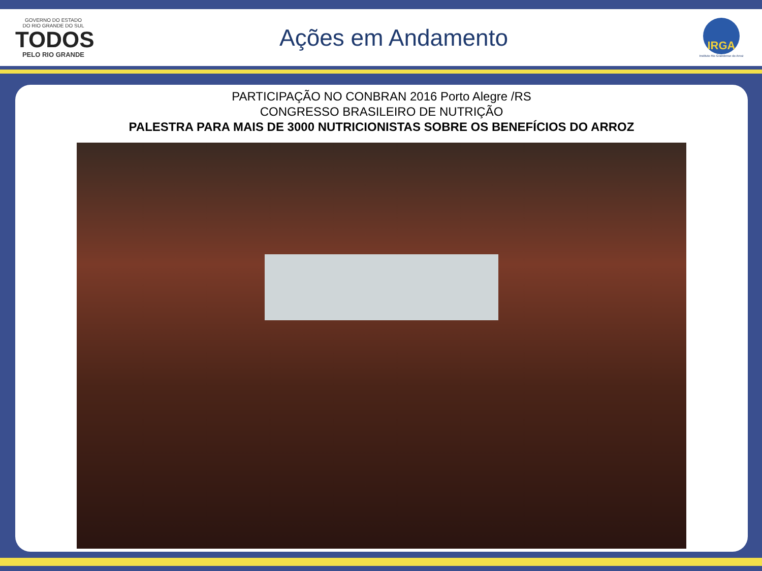GOVERNO DO ESTADO
DO RIO GRANDE DO SUL
TODOS
PELO RIO GRANDE
Ações em Andamento
IRGA
Instituto Rio Grandense do Arroz
PARTICIPAÇÃO NO CONBRAN 2016 Porto Alegre /RS
CONGRESSO BRASILEIRO DE NUTRIÇÃO
PALESTRA PARA MAIS DE 3000 NUTRICIONISTAS SOBRE OS BENEFÍCIOS DO ARROZ